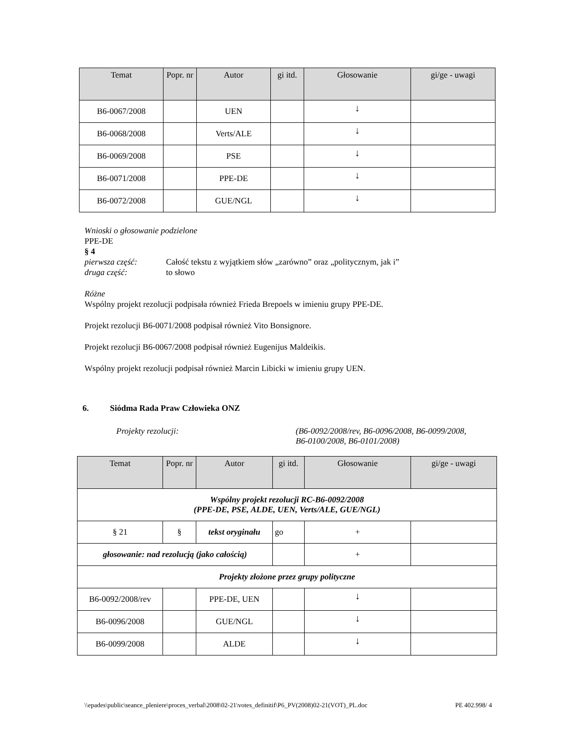| Temat | Popr. nr | Autor | gi itd. | Głosowanie | gi/ge - uwagi |
| --- | --- | --- | --- | --- | --- |
| B6-0067/2008 | | UEN | | ↓ | |
| B6-0068/2008 | | Verts/ALE | | ↓ | |
| B6-0069/2008 | | PSE | | ↓ | |
| B6-0071/2008 | | PPE-DE | | ↓ | |
| B6-0072/2008 | | GUE/NGL | | ↓ | |
Wnioski o głosowanie podzielone
PPE-DE
§ 4
pierwsza część: Całość tekstu z wyjątkiem słów „zarówno” oraz „politycznym, jak i”
druga część: to słowo
Różne
Wspólny projekt rezolucji podpisała również Frieda Brepoels w imieniu grupy PPE-DE.
Projekt rezolucji B6-0071/2008 podpisał również Vito Bonsignore.
Projekt rezolucji B6-0067/2008 podpisał również Eugenijus Maldeikis.
Wspólny projekt rezolucji podpisał również Marcin Libicki w imieniu grupy UEN.
6. Siódma Rada Praw Człowieka ONZ
Projekty rezolucji: (B6-0092/2008/rev, B6-0096/2008, B6-0099/2008,
B6-0100/2008, B6-0101/2008)
| Temat | Popr. nr | Autor | gi itd. | Głosowanie | gi/ge - uwagi |
| --- | --- | --- | --- | --- | --- |
| Wspólny projekt rezolucji RC-B6-0092/2008 (PPE-DE, PSE, ALDE, UEN, Verts/ALE, GUE/NGL) | | | | | |
| § 21 | § | tekst oryginału | go | + | |
| głosowanie: nad rezolucją (jako całością) | | | | + | |
| Projekty złożone przez grupy polityczne | | | | | |
| B6-0092/2008/rev | | PPE-DE, UEN | | ↓ | |
| B6-0096/2008 | | GUE/NGL | | ↓ | |
| B6-0099/2008 | | ALDE | | ↓ | |
\\epades\public\seance_pleniere\proces_verbal\2008\02-21\votes_definitif\P6_PV(2008)02-21(VOT)_PL.doc PE 402.998/ 4